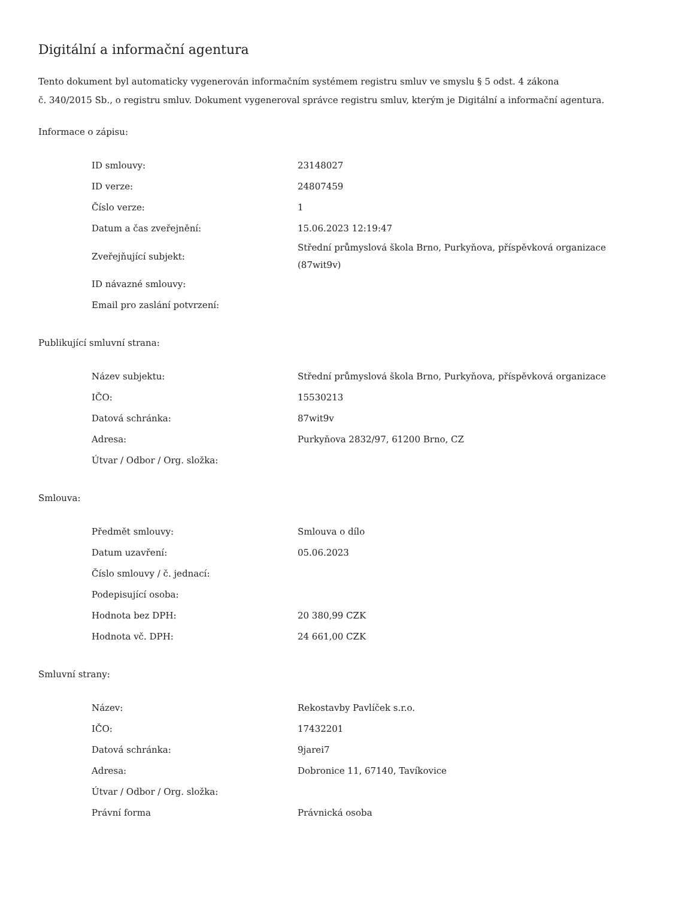Digitální a informační agentura
Tento dokument byl automaticky vygenerován informačním systémem registru smluv ve smyslu § 5 odst. 4 zákona
č. 340/2015 Sb., o registru smluv. Dokument vygeneroval správce registru smluv, kterým je Digitální a informační agentura.
Informace o zápisu:
| ID smlouvy: | 23148027 |
| ID verze: | 24807459 |
| Číslo verze: | 1 |
| Datum a čas zveřejnění: | 15.06.2023 12:19:47 |
| Zveřejňující subjekt: | Střední průmyslová škola Brno, Purkyňova, příspěvková organizace (87wit9v) |
| ID návazné smlouvy: | |
| Email pro zaslání potvrzení: | |
Publikující smluvní strana:
| Název subjektu: | Střední průmyslová škola Brno, Purkyňova, příspěvková organizace |
| IČO: | 15530213 |
| Datová schránka: | 87wit9v |
| Adresa: | Purkyňova 2832/97, 61200 Brno, CZ |
| Útvar / Odbor / Org. složka: | |
Smlouva:
| Předmět smlouvy: | Smlouva o dílo |
| Datum uzavření: | 05.06.2023 |
| Číslo smlouvy / č. jednací: | |
| Podepisující osoba: | |
| Hodnota bez DPH: | 20 380,99 CZK |
| Hodnota vč. DPH: | 24 661,00 CZK |
Smluvní strany:
| Název: | Rekostavby Pavlíček s.r.o. |
| IČO: | 17432201 |
| Datová schránka: | 9jarei7 |
| Adresa: | Dobronice 11, 67140, Tavíkovice |
| Útvar / Odbor / Org. složka: | |
| Právní forma | Právnická osoba |